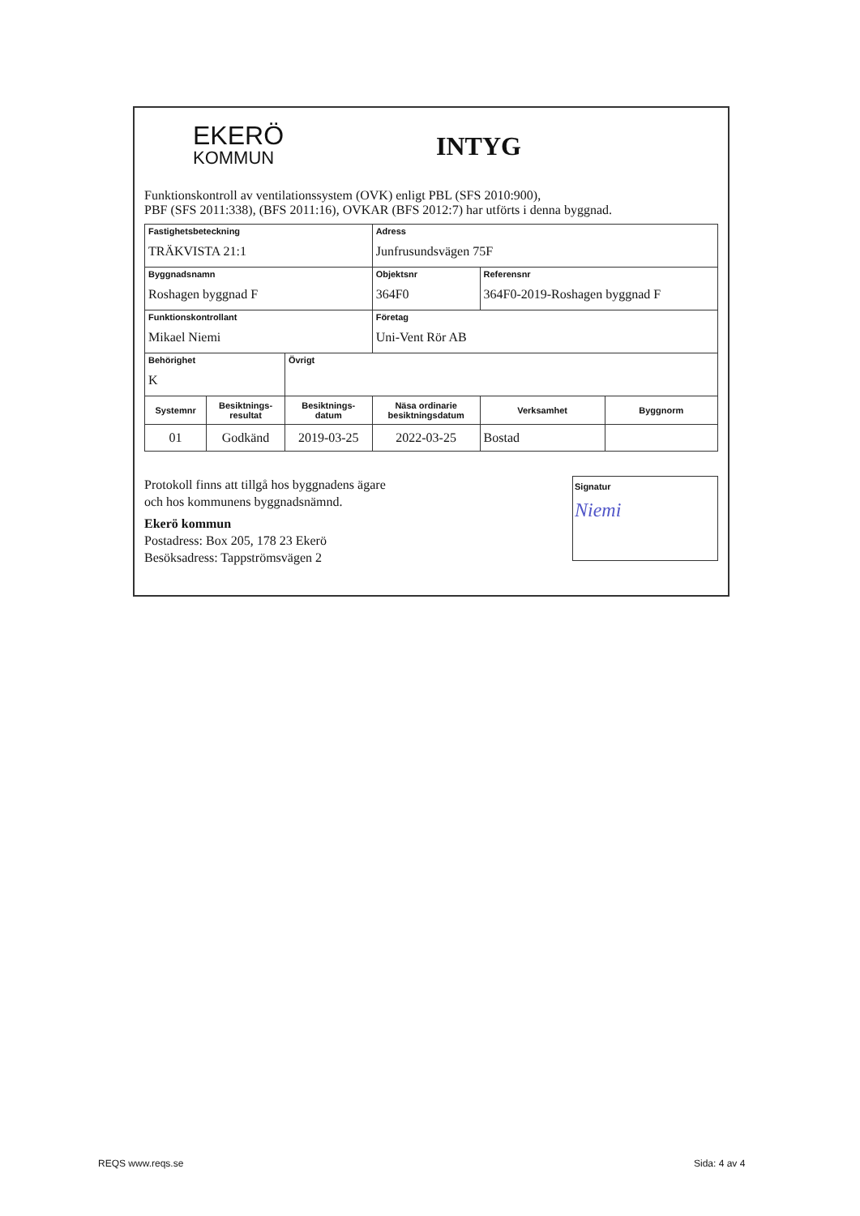EKERÖ
KOMMUN
INTYG
Funktionskontroll av ventilationssystem (OVK) enligt PBL (SFS 2010:900),
PBF (SFS 2011:338), (BFS 2011:16), OVKAR (BFS 2012:7) har utförts i denna byggnad.
| Fastighetsbeteckning TRÄKVISTA 21:1 | | | Adress Junfrusundsvägen 75F | | |
| Byggnadsnamn Roshagen byggnad F | | | Objektsnr 364F0 | Referensnr 364F0-2019-Roshagen byggnad F | |
| Funktionskontrollant Mikael Niemi | | | Företag Uni-Vent Rör AB | | |
| Behörighet K | | Övrigt | | | |
| Systemnr | Besiktnings- resultat | Besiktnings- datum | Näsa ordinarie besiktningsdatum | Verksamhet | Byggnorm |
| 01 | Godkänd | 2019-03-25 | 2022-03-25 | Bostad | |
Protokoll finns att tillgå hos byggnadens ägare
och hos kommunens byggnadsnämnd.
Ekerö kommun
Postadress: Box 205, 178 23 Ekerö
Besöksadress: Tappströmsvägen 2
Signatur
Niemi
REQS www.reqs.se Sida: 4 av 4